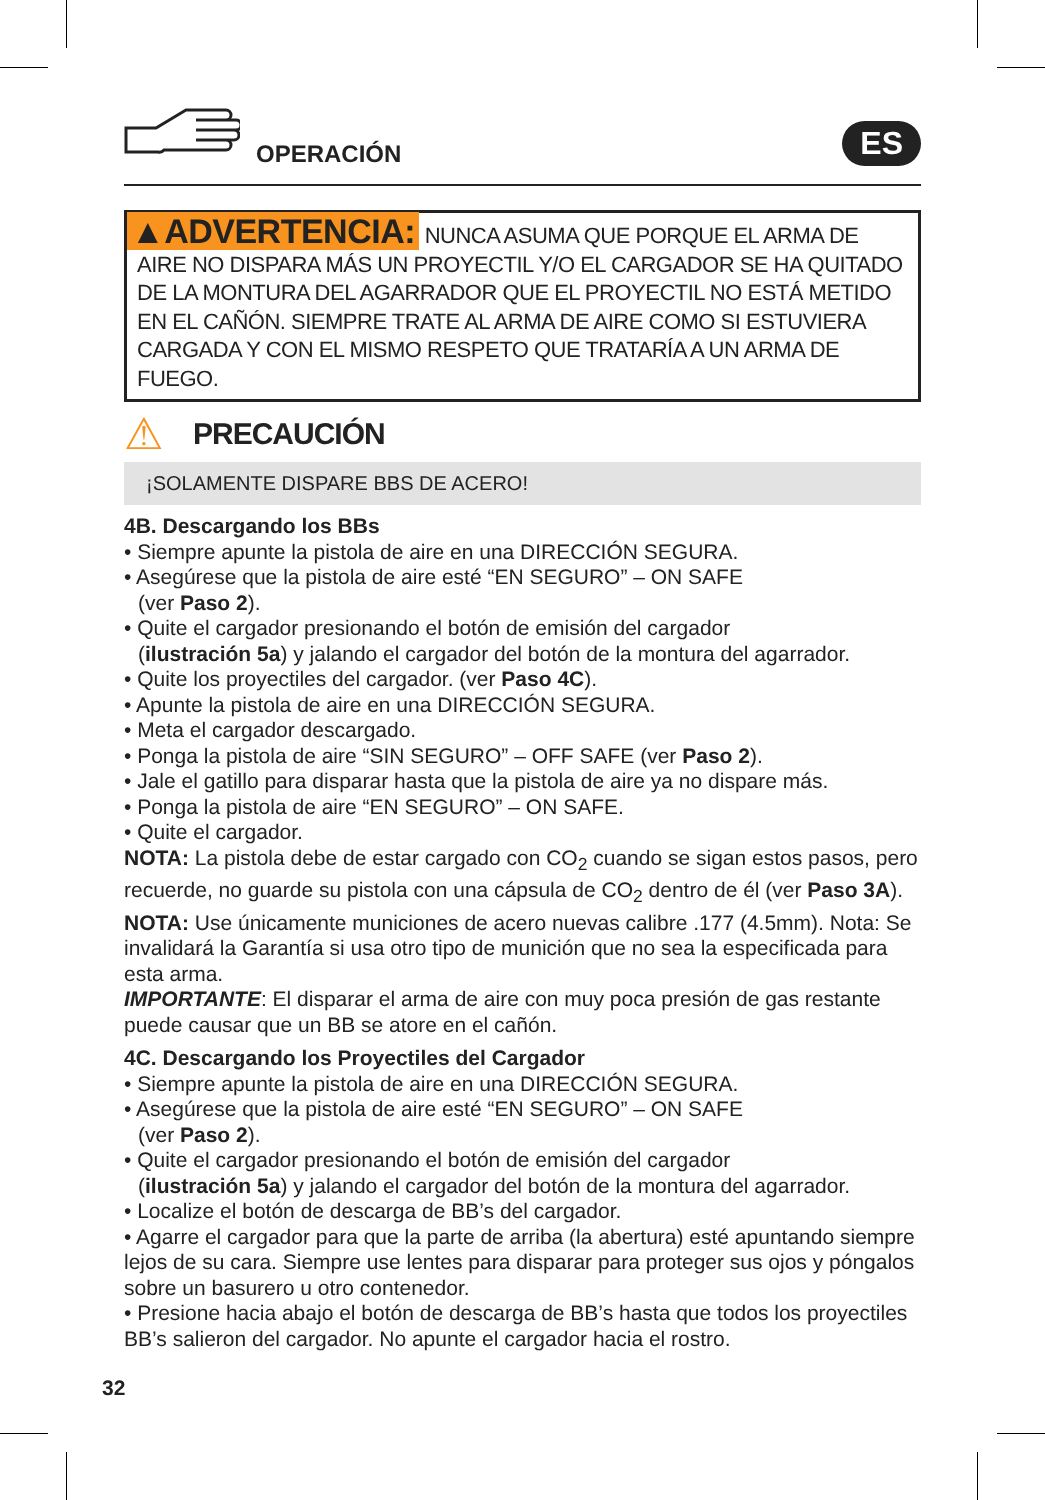OPERACIÓN
ES
▲ADVERTENCIA: NUNCA ASUMA QUE PORQUE EL ARMA DE AIRE NO DISPARA MÁS UN PROYECTIL Y/O EL CARGADOR SE HA QUITADO DE LA MONTURA DEL AGARRADOR QUE EL PROYECTIL NO ESTÁ METIDO EN EL CAÑÓN. SIEMPRE TRATE AL ARMA DE AIRE COMO SI ESTUVIERA CARGADA Y CON EL MISMO RESPETO QUE TRATARÍA A UN ARMA DE FUEGO.
⚠
PRECAUCIÓN
¡SOLAMENTE DISPARE BBS DE ACERO!
4B. Descargando los BBs
• Siempre apunte la pistola de aire en una DIRECCIÓN SEGURA.
• Asegúrese que la pistola de aire esté “EN SEGURO” – ON SAFE
(ver Paso 2).
• Quite el cargador presionando el botón de emisión del cargador
(ilustración 5a) y jalando el cargador del botón de la montura del agarrador.
• Quite los proyectiles del cargador. (ver Paso 4C).
• Apunte la pistola de aire en una DIRECCIÓN SEGURA.
• Meta el cargador descargado.
• Ponga la pistola de aire “SIN SEGURO” – OFF SAFE (ver Paso 2).
• Jale el gatillo para disparar hasta que la pistola de aire ya no dispare más.
• Ponga la pistola de aire “EN SEGURO” – ON SAFE.
• Quite el cargador.
NOTA: La pistola debe de estar cargado con CO<sub>2</sub> cuando se sigan estos pasos, pero recuerde, no guarde su pistola con una cápsula de CO<sub>2</sub> dentro de él (ver Paso 3A).
NOTA: Use únicamente municiones de acero nuevas calibre .177 (4.5mm). Nota: Se invalidará la Garantía si usa otro tipo de munición que no sea la especificada para esta arma.
IMPORTANTE: El disparar el arma de aire con muy poca presión de gas restante puede causar que un BB se atore en el cañón.
4C. Descargando los Proyectiles del Cargador
• Siempre apunte la pistola de aire en una DIRECCIÓN SEGURA.
• Asegúrese que la pistola de aire esté “EN SEGURO” – ON SAFE
(ver Paso 2).
• Quite el cargador presionando el botón de emisión del cargador
(ilustración 5a) y jalando el cargador del botón de la montura del agarrador.
• Localize el botón de descarga de BB’s del cargador.
• Agarre el cargador para que la parte de arriba (la abertura) esté apuntando siempre lejos de su cara. Siempre use lentes para disparar para proteger sus ojos y póngalos sobre un basurero u otro contenedor.
• Presione hacia abajo el botón de descarga de BB’s hasta que todos los proyectiles BB’s salieron del cargador. No apunte el cargador hacia el rostro.
32